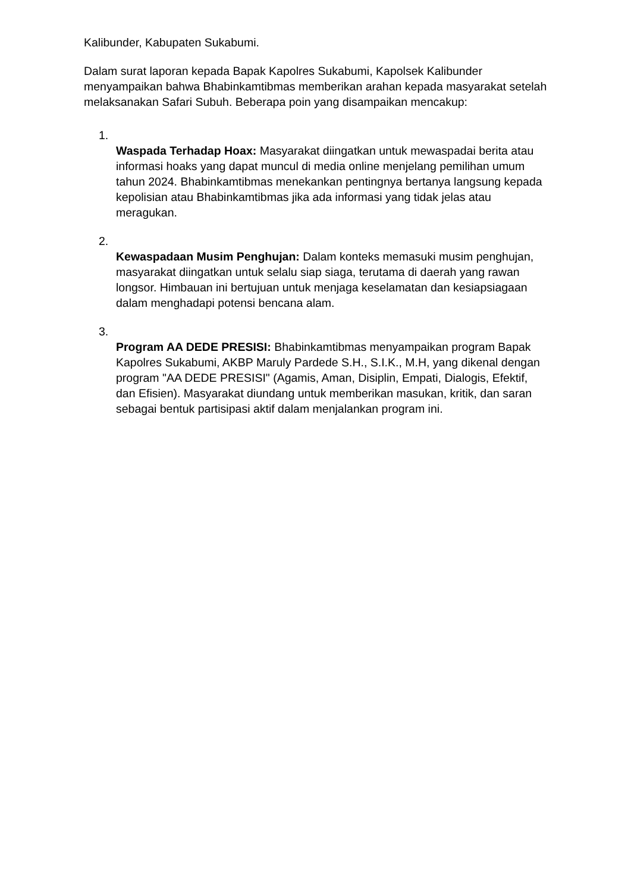Kalibunder, Kabupaten Sukabumi.
Dalam surat laporan kepada Bapak Kapolres Sukabumi, Kapolsek Kalibunder menyampaikan bahwa Bhabinkamtibmas memberikan arahan kepada masyarakat setelah melaksanakan Safari Subuh. Beberapa poin yang disampaikan mencakup:
1.
Waspada Terhadap Hoax: Masyarakat diingatkan untuk mewaspadai berita atau informasi hoaks yang dapat muncul di media online menjelang pemilihan umum tahun 2024. Bhabinkamtibmas menekankan pentingnya bertanya langsung kepada kepolisian atau Bhabinkamtibmas jika ada informasi yang tidak jelas atau meragukan.
2.
Kewaspadaan Musim Penghujan: Dalam konteks memasuki musim penghujan, masyarakat diingatkan untuk selalu siap siaga, terutama di daerah yang rawan longsor. Himbauan ini bertujuan untuk menjaga keselamatan dan kesiapsiagaan dalam menghadapi potensi bencana alam.
3.
Program AA DEDE PRESISI: Bhabinkamtibmas menyampaikan program Bapak Kapolres Sukabumi, AKBP Maruly Pardede S.H., S.I.K., M.H, yang dikenal dengan program "AA DEDE PRESISI" (Agamis, Aman, Disiplin, Empati, Dialogis, Efektif, dan Efisien). Masyarakat diundang untuk memberikan masukan, kritik, dan saran sebagai bentuk partisipasi aktif dalam menjalankan program ini.